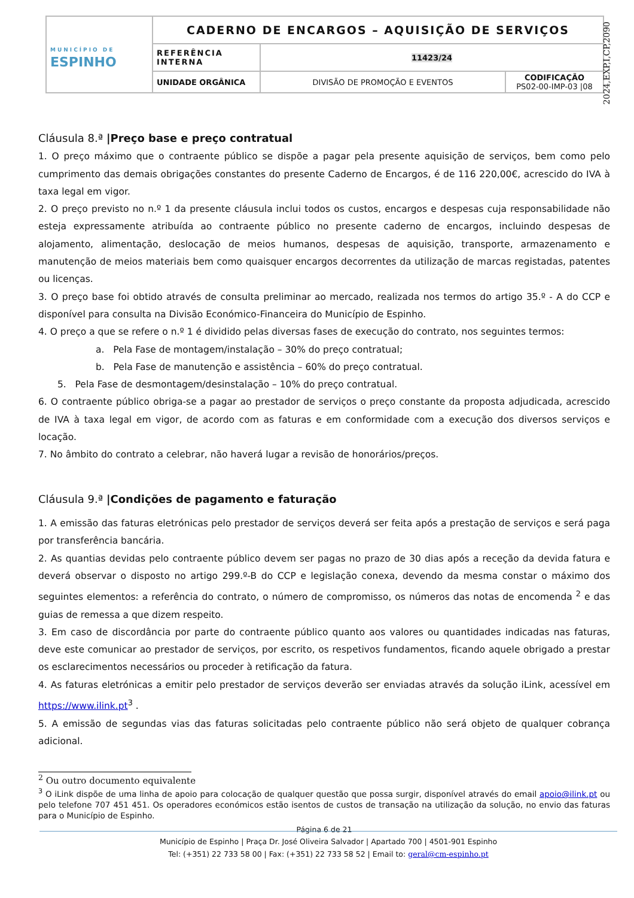| MUNICÍPIO DE ESPINHO | CADERNO DE ENCARGOS – AQUISIÇÃO DE SERVIÇOS | | |
| | REFERÊNCIA INTERNA | 11423/24 | |
| | UNIDADE ORGÂNICA | DIVISÃO DE PROMOÇÃO E EVENTOS | CODIFICAÇÃO PS02-00-IMP-03 /08 |
2024,EXP,I,CP,2090
Cláusula 8.ª |Preço base e preço contratual
1. O preço máximo que o contraente público se dispõe a pagar pela presente aquisição de serviços, bem como pelo cumprimento das demais obrigações constantes do presente Caderno de Encargos, é de 116 220,00€, acrescido do IVA à taxa legal em vigor.
2. O preço previsto no n.º 1 da presente cláusula inclui todos os custos, encargos e despesas cuja responsabilidade não esteja expressamente atribuída ao contraente público no presente caderno de encargos, incluindo despesas de alojamento, alimentação, deslocação de meios humanos, despesas de aquisição, transporte, armazenamento e manutenção de meios materiais bem como quaisquer encargos decorrentes da utilização de marcas registadas, patentes ou licenças.
3. O preço base foi obtido através de consulta preliminar ao mercado, realizada nos termos do artigo 35.º - A do CCP e disponível para consulta na Divisão Económico-Financeira do Município de Espinho.
4. O preço a que se refere o n.º 1 é dividido pelas diversas fases de execução do contrato, nos seguintes termos:
a. Pela Fase de montagem/instalação – 30% do preço contratual;
b. Pela Fase de manutenção e assistência – 60% do preço contratual.
5. Pela Fase de desmontagem/desinstalação – 10% do preço contratual.
6. O contraente público obriga-se a pagar ao prestador de serviços o preço constante da proposta adjudicada, acrescido de IVA à taxa legal em vigor, de acordo com as faturas e em conformidade com a execução dos diversos serviços e locação.
7. No âmbito do contrato a celebrar, não haverá lugar a revisão de honorários/preços.
Cláusula 9.ª |Condições de pagamento e faturação
1. A emissão das faturas eletrónicas pelo prestador de serviços deverá ser feita após a prestação de serviços e será paga por transferência bancária.
2. As quantias devidas pelo contraente público devem ser pagas no prazo de 30 dias após a receção da devida fatura e deverá observar o disposto no artigo 299.º-B do CCP e legislação conexa, devendo da mesma constar o máximo dos seguintes elementos: a referência do contrato, o número de compromisso, os números das notas de encomenda <sup>2</sup> e das guias de remessa a que dizem respeito.
3. Em caso de discordância por parte do contraente público quanto aos valores ou quantidades indicadas nas faturas, deve este comunicar ao prestador de serviços, por escrito, os respetivos fundamentos, ficando aquele obrigado a prestar os esclarecimentos necessários ou proceder à retificação da fatura.
4. As faturas eletrónicas a emitir pelo prestador de serviços deverão ser enviadas através da solução iLink, acessível em https://www.ilink.pt<sup>3</sup> .
5. A emissão de segundas vias das faturas solicitadas pelo contraente público não será objeto de qualquer cobrança adicional.
<sup>2</sup> Ou outro documento equivalente
<sup>3</sup> O iLink dispõe de uma linha de apoio para colocação de qualquer questão que possa surgir, disponível através do email apoio@ilink.pt ou pelo telefone 707 451 451. Os operadores económicos estão isentos de custos de transação na utilização da solução, no envio das faturas para o Município de Espinho.
Página 6 de 21
Município de Espinho | Praça Dr. José Oliveira Salvador | Apartado 700 | 4501-901 Espinho
Tel: (+351) 22 733 58 00 | Fax: (+351) 22 733 58 52 | Email to: geral@cm-espinho.pt